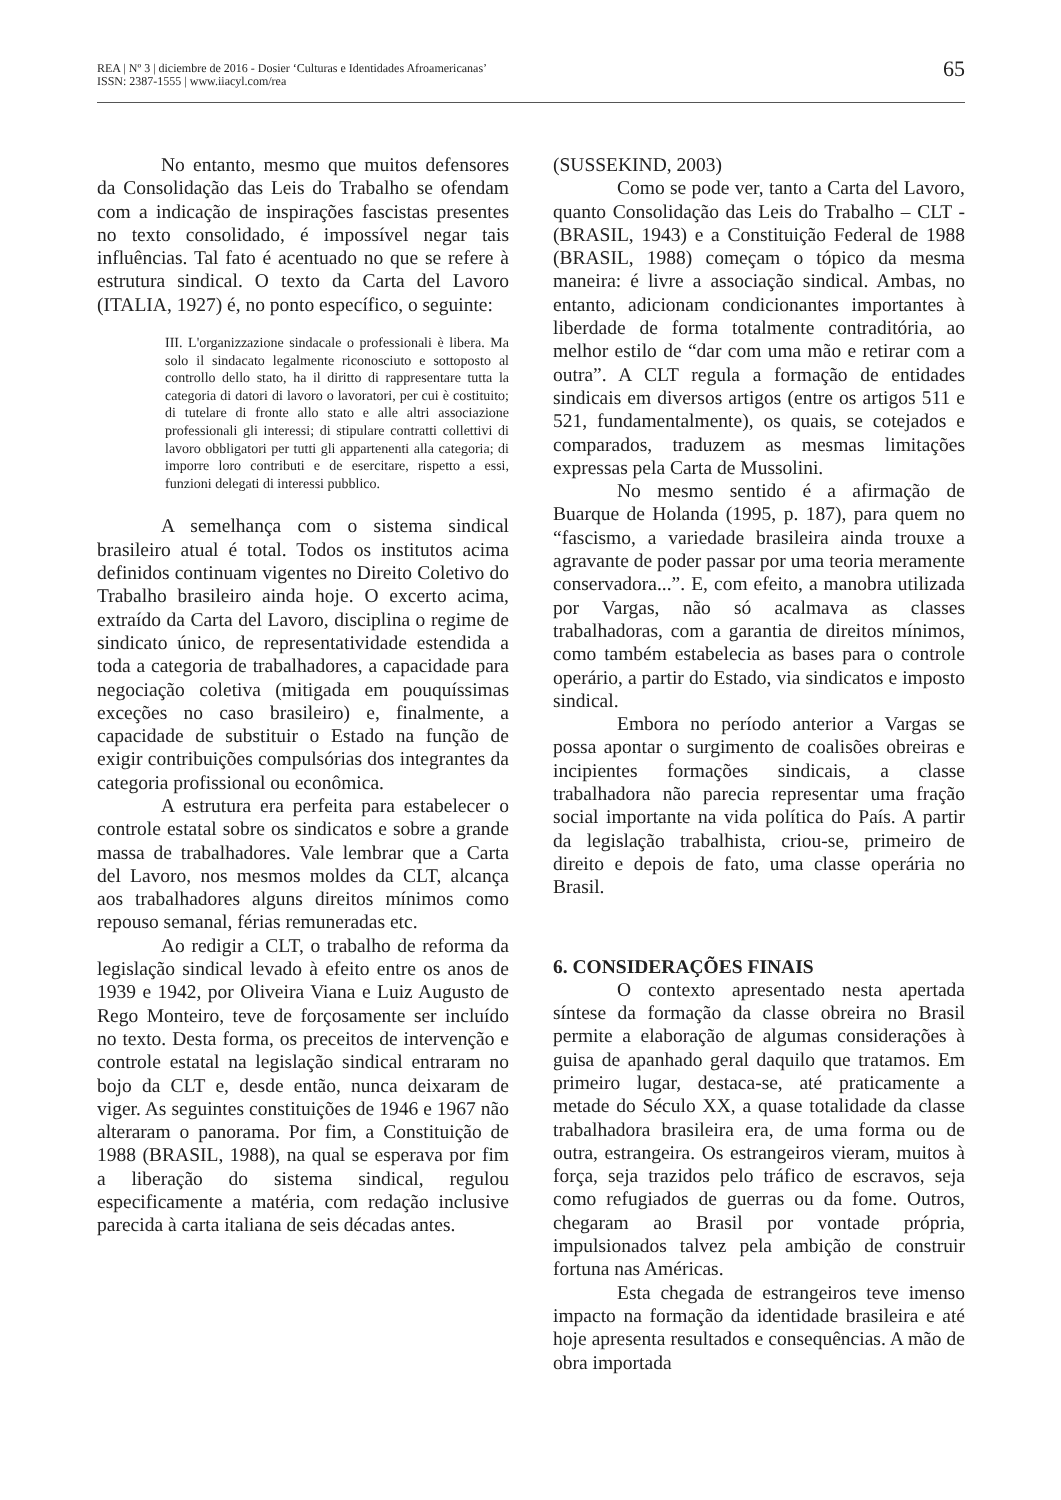REA | Nº 3 | diciembre de 2016 - Dosier ‘Culturas e Identidades Afroamericanas’
ISSN: 2387-1555 | www.iiacyl.com/rea
65
No entanto, mesmo que muitos defensores da Consolidação das Leis do Trabalho se ofendam com a indicação de inspirações fascistas presentes no texto consolidado, é impossível negar tais influências. Tal fato é acentuado no que se refere à estrutura sindical. O texto da Carta del Lavoro (ITALIA, 1927) é, no ponto específico, o seguinte:
III. L'organizzazione sindacale o professionali è libera. Ma solo il sindacato legalmente riconosciuto e sottoposto al controllo dello stato, ha il diritto di rappresentare tutta la categoria di datori di lavoro o lavoratori, per cui è costituito; di tutelare di fronte allo stato e alle altri associazione professionali gli interessi; di stipulare contratti collettivi di lavoro obbligatori per tutti gli appartenenti alla categoria; di imporre loro contributi e de esercitare, rispetto a essi, funzioni delegati di interessi pubblico.
A semelhança com o sistema sindical brasileiro atual é total. Todos os institutos acima definidos continuam vigentes no Direito Coletivo do Trabalho brasileiro ainda hoje. O excerto acima, extraído da Carta del Lavoro, disciplina o regime de sindicato único, de representatividade estendida a toda a categoria de trabalhadores, a capacidade para negociação coletiva (mitigada em pouquíssimas exceções no caso brasileiro) e, finalmente, a capacidade de substituir o Estado na função de exigir contribuições compulsórias dos integrantes da categoria profissional ou econômica.
A estrutura era perfeita para estabelecer o controle estatal sobre os sindicatos e sobre a grande massa de trabalhadores. Vale lembrar que a Carta del Lavoro, nos mesmos moldes da CLT, alcança aos trabalhadores alguns direitos mínimos como repouso semanal, férias remuneradas etc.
Ao redigir a CLT, o trabalho de reforma da legislação sindical levado à efeito entre os anos de 1939 e 1942, por Oliveira Viana e Luiz Augusto de Rego Monteiro, teve de forçosamente ser incluído no texto. Desta forma, os preceitos de intervenção e controle estatal na legislação sindical entraram no bojo da CLT e, desde então, nunca deixaram de viger. As seguintes constituições de 1946 e 1967 não alteraram o panorama. Por fim, a Constituição de 1988 (BRASIL, 1988), na qual se esperava por fim a liberação do sistema sindical, regulou especificamente a matéria, com redação inclusive parecida à carta italiana de seis décadas antes.
(SUSSEKIND, 2003)
Como se pode ver, tanto a Carta del Lavoro, quanto Consolidação das Leis do Trabalho – CLT - (BRASIL, 1943) e a Constituição Federal de 1988 (BRASIL, 1988) começam o tópico da mesma maneira: é livre a associação sindical. Ambas, no entanto, adicionam condicionantes importantes à liberdade de forma totalmente contraditória, ao melhor estilo de “dar com uma mão e retirar com a outra”. A CLT regula a formação de entidades sindicais em diversos artigos (entre os artigos 511 e 521, fundamentalmente), os quais, se cotejados e comparados, traduzem as mesmas limitações expressas pela Carta de Mussolini.
No mesmo sentido é a afirmação de Buarque de Holanda (1995, p. 187), para quem no “fascismo, a variedade brasileira ainda trouxe a agravante de poder passar por uma teoria meramente conservadora...”. E, com efeito, a manobra utilizada por Vargas, não só acalmava as classes trabalhadoras, com a garantia de direitos mínimos, como também estabelecia as bases para o controle operário, a partir do Estado, via sindicatos e imposto sindical.
Embora no período anterior a Vargas se possa apontar o surgimento de coalisões obreiras e incipientes formações sindicais, a classe trabalhadora não parecia representar uma fração social importante na vida política do País. A partir da legislação trabalhista, criou-se, primeiro de direito e depois de fato, uma classe operária no Brasil.
6. CONSIDERAÇÕES FINAIS
O contexto apresentado nesta apertada síntese da formação da classe obreira no Brasil permite a elaboração de algumas considerações à guisa de apanhado geral daquilo que tratamos. Em primeiro lugar, destaca-se, até praticamente a metade do Século XX, a quase totalidade da classe trabalhadora brasileira era, de uma forma ou de outra, estrangeira. Os estrangeiros vieram, muitos à força, seja trazidos pelo tráfico de escravos, seja como refugiados de guerras ou da fome. Outros, chegaram ao Brasil por vontade própria, impulsionados talvez pela ambição de construir fortuna nas Américas.
Esta chegada de estrangeiros teve imenso impacto na formação da identidade brasileira e até hoje apresenta resultados e consequências. A mão de obra importada